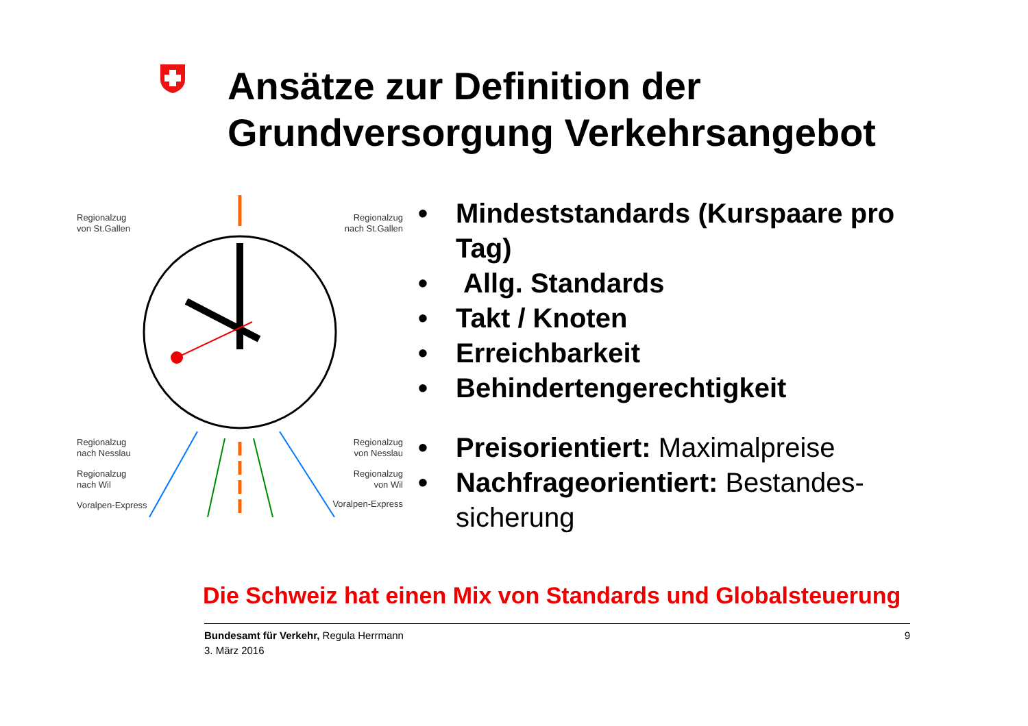Ansätze zur Definition der
Grundversorgung Verkehrsangebot
Regionalzug
von St.Gallen
Regionalzug
nach St.Gallen
Regionalzug
nach Nesslau
Regionalzug
von Nesslau
Regionalzug
nach Wil
Regionalzug
von Wil
Voralpen-Express Voralpen-Express
• Mindeststandards (Kurspaare pro Tag)
• Allg. Standards
• Takt / Knoten
• Erreichbarkeit
• Behindertengerechtigkeit
• Preisorientiert: Maximalpreise
• Nachfrageorientiert: Bestandes-sicherung
Die Schweiz hat einen Mix von Standards und Globalsteuerung
Bundesamt für Verkehr, Regula Herrmann
3. März 2016
9